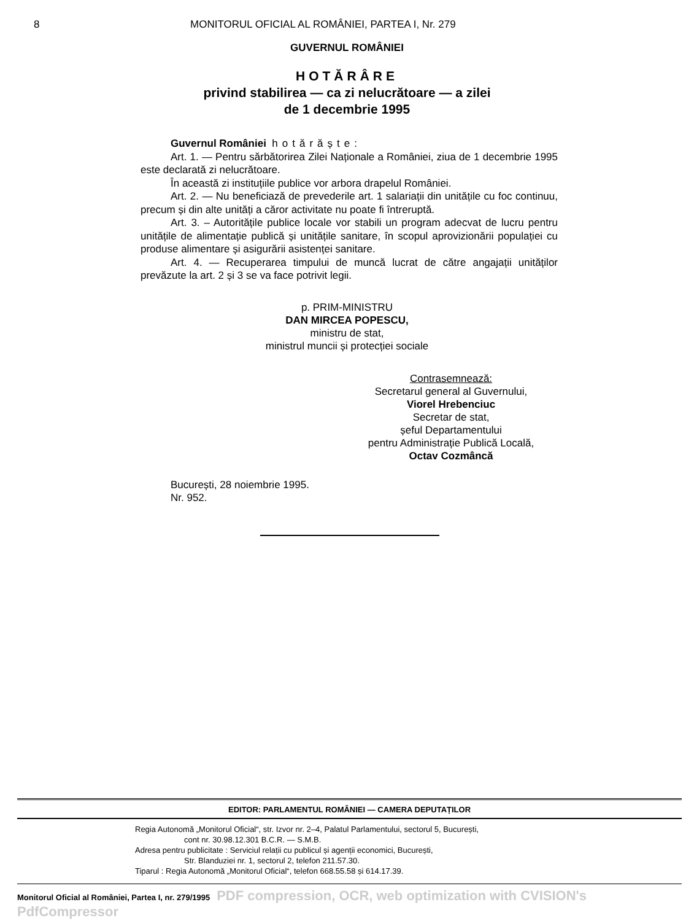8 MONITORUL OFICIAL AL ROMÂNIEI, PARTEA I, Nr. 279
GUVERNUL ROMÂNIEI
HOTĂRÂRE
privind stabilirea — ca zi nelucrătoare — a zilei
de 1 decembrie 1995
Guvernul României hotărăște:
Art. 1. — Pentru sărbătorirea Zilei Naționale a României, ziua de 1 decembrie 1995 este declarată zi nelucrătoare.
În această zi instituțiile publice vor arbora drapelul României.
Art. 2. — Nu beneficiază de prevederile art. 1 salariații din unitățile cu foc continuu, precum și din alte unități a căror activitate nu poate fi întreruptă.
Art. 3. – Autoritățile publice locale vor stabili un program adecvat de lucru pentru unitățile de alimentație publică și unitățile sanitare, în scopul aprovizionării populației cu produse alimentare și asigurării asistenței sanitare.
Art. 4. — Recuperarea timpului de muncă lucrat de către angajații unităților prevăzute la art. 2 și 3 se va face potrivit legii.
p. PRIM-MINISTRU
DAN MIRCEA POPESCU,
ministru de stat,
ministrul muncii și protecției sociale
Contrasemnează:
Secretarul general al Guvernului,
Viorel Hrebenciuc
Secretar de stat,
șeful Departamentului
pentru Administrație Publică Locală,
Octav Cozmâncă
București, 28 noiembrie 1995.
Nr. 952.
EDITOR: PARLAMENTUL ROMÂNIEI — CAMERA DEPUTAȚILOR
Regia Autonomă „Monitorul Oficial“, str. Izvor nr. 2–4, Palatul Parlamentului, sectorul 5, București,
cont nr. 30.98.12.301 B.C.R. — S.M.B.
Adresa pentru publicitate : Serviciul relații cu publicul și agenții economici, București,
Str. Blanduziei nr. 1, sectorul 2, telefon 211.57.30.
Tiparul : Regia Autonomă „Monitorul Oficial“, telefon 668.55.58 și 614.17.39.
Monitorul Oficial al României, Partea I, nr. 279/1995 PDF compression, OCR, web optimization with CVISION's PdfCompressor